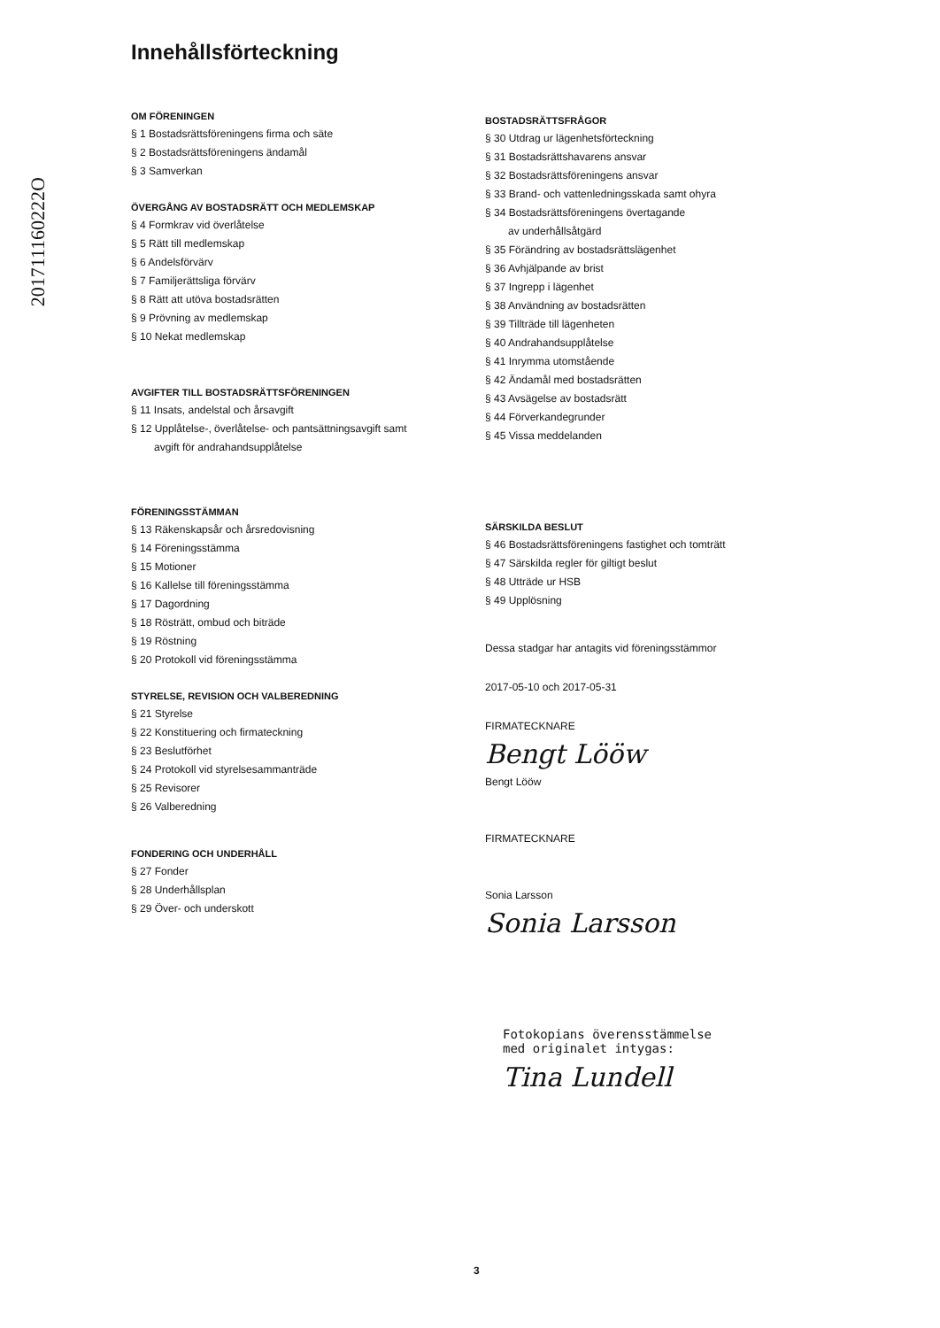201711160222O
Innehållsförteckning
OM FÖRENINGEN
§ 1 Bostadsrättsföreningens firma och säte
§ 2 Bostadsrättsföreningens ändamål
§ 3 Samverkan
ÖVERGÅNG AV BOSTADSRÄTT OCH MEDLEMSKAP
§ 4 Formkrav vid överlåtelse
§ 5 Rätt till medlemskap
§ 6 Andelsförvärv
§ 7 Familjerättsliga förvärv
§ 8 Rätt att utöva bostadsrätten
§ 9 Prövning av medlemskap
§ 10 Nekat medlemskap
AVGIFTER TILL BOSTADSRÄTTSFÖRENINGEN
§ 11 Insats, andelstal och årsavgift
§ 12 Upplåtelse-, överlåtelse- och pantsättningsavgift samt
avgift för andrahandsupplåtelse
FÖRENINGSSTÄMMAN
§ 13 Räkenskapsår och årsredovisning
§ 14 Föreningsstämma
§ 15 Motioner
§ 16 Kallelse till föreningsstämma
§ 17 Dagordning
§ 18 Rösträtt, ombud och biträde
§ 19 Röstning
§ 20 Protokoll vid föreningsstämma
STYRELSE, REVISION OCH VALBEREDNING
§ 21 Styrelse
§ 22 Konstituering och firmateckning
§ 23 Beslutförhet
§ 24 Protokoll vid styrelsesammanträde
§ 25 Revisorer
§ 26 Valberedning
FONDERING OCH UNDERHÅLL
§ 27 Fonder
§ 28 Underhållsplan
§ 29 Över- och underskott
BOSTADSRÄTTSFRÅGOR
§ 30 Utdrag ur lägenhetsförteckning
§ 31 Bostadsrättshavarens ansvar
§ 32 Bostadsrättsföreningens ansvar
§ 33 Brand- och vattenledningsskada samt ohyra
§ 34 Bostadsrättsföreningens övertagande
av underhållsåtgärd
§ 35 Förändring av bostadsrättslägenhet
§ 36 Avhjälpande av brist
§ 37 Ingrepp i lägenhet
§ 38 Användning av bostadsrätten
§ 39 Tillträde till lägenheten
§ 40 Andrahandsupplåtelse
§ 41 Inrymma utomstående
§ 42 Ändamål med bostadsrätten
§ 43 Avsägelse av bostadsrätt
§ 44 Förverkandegrunder
§ 45 Vissa meddelanden
SÄRSKILDA BESLUT
§ 46 Bostadsrättsföreningens fastighet och tomträtt
§ 47 Särskilda regler för giltigt beslut
§ 48 Utträde ur HSB
§ 49 Upplösning
Dessa stadgar har antagits vid föreningsstämmor
2017-05-10 och 2017-05-31
FIRMATECKNARE
Bengt Lööw
Bengt Lööw
FIRMATECKNARE
Sonia Larsson
Sonia Larsson
Fotokopians överensstämmelse
med originalet intygas:
Tina Lundell
3